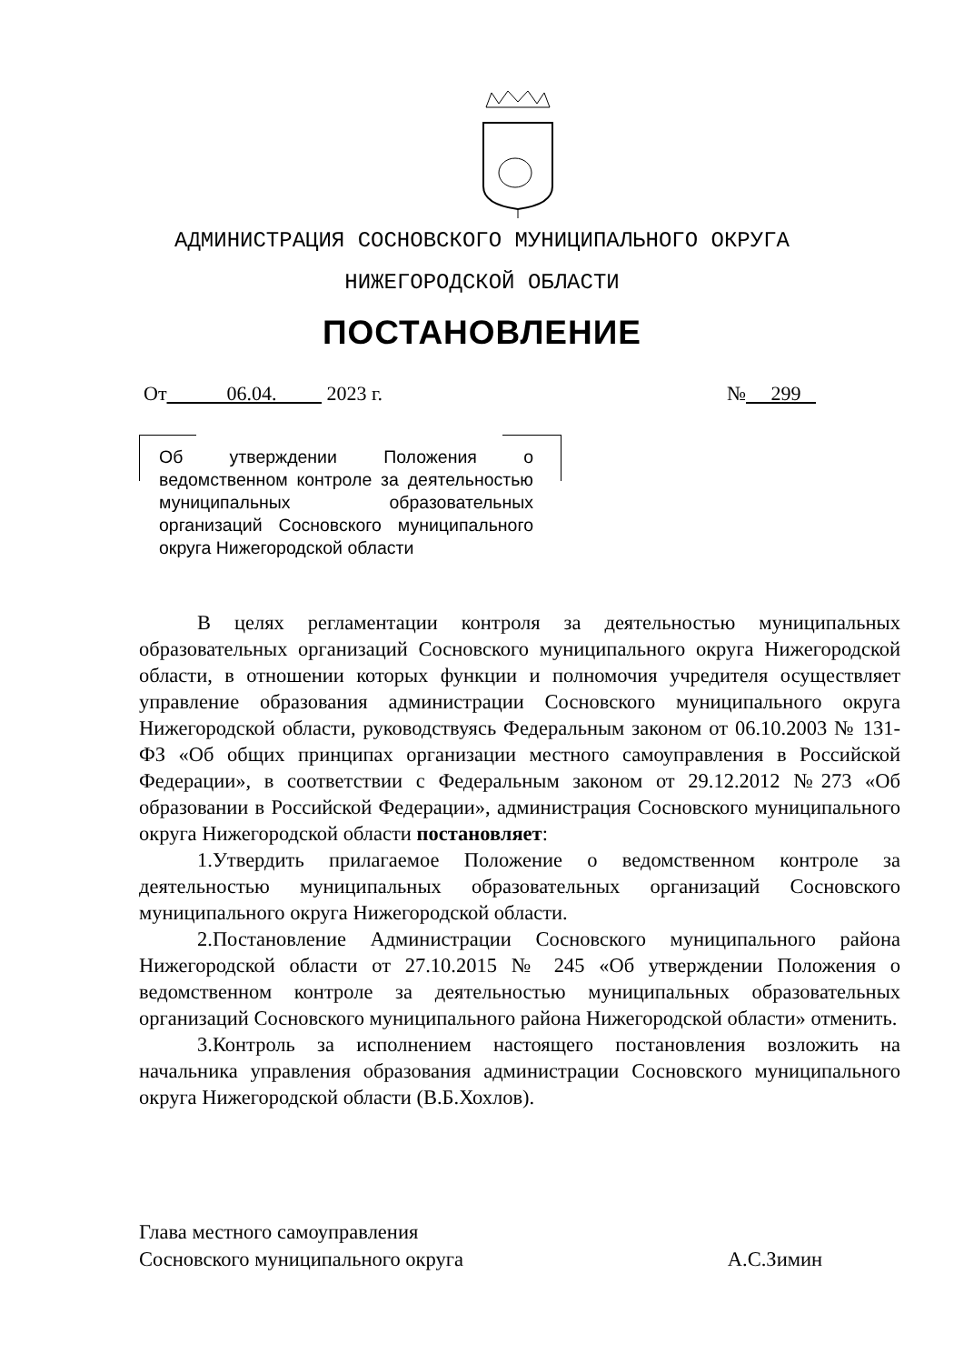АДМИНИСТРАЦИЯ СОСНОВСКОГО МУНИЦИПАЛЬНОГО ОКРУГА
НИЖЕГОРОДСКОЙ ОБЛАСТИ
ПОСТАНОВЛЕНИЕ
От 06.04. 2023 г. № 299
Об утверждении Положения о ведомственном контроле за деятельностью муниципальных образовательных организаций Сосновского муниципального округа Нижегородской области
В целях регламентации контроля за деятельностью муниципальных образовательных организаций Сосновского муниципального округа Нижегородской области, в отношении которых функции и полномочия учредителя осуществляет управление образования администрации Сосновского муниципального округа Нижегородской области, руководствуясь Федеральным законом от 06.10.2003 № 131-ФЗ «Об общих принципах организации местного самоуправления в Российской Федерации», в соответствии с Федеральным законом от 29.12.2012 №273 «Об образовании в Российской Федерации», администрация Сосновского муниципального округа Нижегородской области постановляет:
1.Утвердить прилагаемое Положение о ведомственном контроле за деятельностью муниципальных образовательных организаций Сосновского муниципального округа Нижегородской области.
2.Постановление Администрации Сосновского муниципального района Нижегородской области от 27.10.2015 № 245 «Об утверждении Положения о ведомственном контроле за деятельностью муниципальных образовательных организаций Сосновского муниципального района Нижегородской области» отменить.
3.Контроль за исполнением настоящего постановления возложить на начальника управления образования администрации Сосновского муниципального округа Нижегородской области (В.Б.Хохлов).
Глава местного самоуправления
Сосновского муниципального округа А.С.Зимин